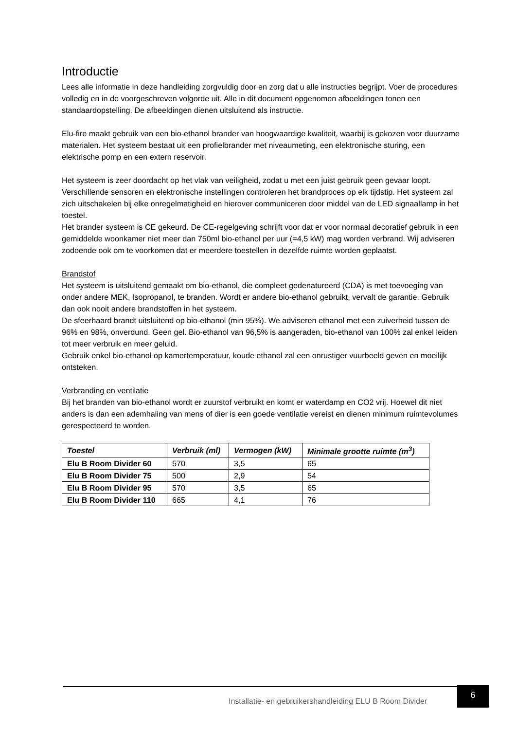Introductie
Lees alle informatie in deze handleiding zorgvuldig door en zorg dat u alle instructies begrijpt. Voer de procedures volledig en in de voorgeschreven volgorde uit. Alle in dit document opgenomen afbeeldingen tonen een standaardopstelling. De afbeeldingen dienen uitsluitend als instructie.
Elu-fire maakt gebruik van een bio-ethanol brander van hoogwaardige kwaliteit, waarbij is gekozen voor duurzame materialen. Het systeem bestaat uit een profielbrander met niveaumeting, een elektronische sturing, een elektrische pomp en een extern reservoir.
Het systeem is zeer doordacht op het vlak van veiligheid, zodat u met een juist gebruik geen gevaar loopt. Verschillende sensoren en elektronische instellingen controleren het brandproces op elk tijdstip. Het systeem zal zich uitschakelen bij elke onregelmatigheid en hierover communiceren door middel van de LED signaallamp in het toestel.
Het brander systeem is CE gekeurd. De CE-regelgeving schrijft voor dat er voor normaal decoratief gebruik in een gemiddelde woonkamer niet meer dan 750ml bio-ethanol per uur (=4,5 kW) mag worden verbrand. Wij adviseren zodoende ook om te voorkomen dat er meerdere toestellen in dezelfde ruimte worden geplaatst.
Brandstof
Het systeem is uitsluitend gemaakt om bio-ethanol, die compleet gedenatureerd (CDA) is met toevoeging van onder andere MEK, Isopropanol, te branden. Wordt er andere bio-ethanol gebruikt, vervalt de garantie. Gebruik dan ook nooit andere brandstoffen in het systeem.
De sfeerhaard brandt uitsluitend op bio-ethanol (min 95%). We adviseren ethanol met een zuiverheid tussen de 96% en 98%, onverdund. Geen gel. Bio-ethanol van 96,5% is aangeraden, bio-ethanol van 100% zal enkel leiden tot meer verbruik en meer geluid.
Gebruik enkel bio-ethanol op kamertemperatuur, koude ethanol zal een onrustiger vuurbeeld geven en moeilijk ontsteken.
Verbranding en ventilatie
Bij het branden van bio-ethanol wordt er zuurstof verbruikt en komt er waterdamp en CO2 vrij. Hoewel dit niet anders is dan een ademhaling van mens of dier is een goede ventilatie vereist en dienen minimum ruimtevolumes gerespecteerd te worden.
| Toestel | Verbruik (ml) | Vermogen (kW) | Minimale grootte ruimte (m<sup>3</sup>) |
| --- | --- | --- | --- |
| Elu B Room Divider 60 | 570 | 3,5 | 65 |
| Elu B Room Divider 75 | 500 | 2,9 | 54 |
| Elu B Room Divider 95 | 570 | 3,5 | 65 |
| Elu B Room Divider 110 | 665 | 4,1 | 76 |
Installatie- en gebruikershandleiding ELU B Room Divider
6